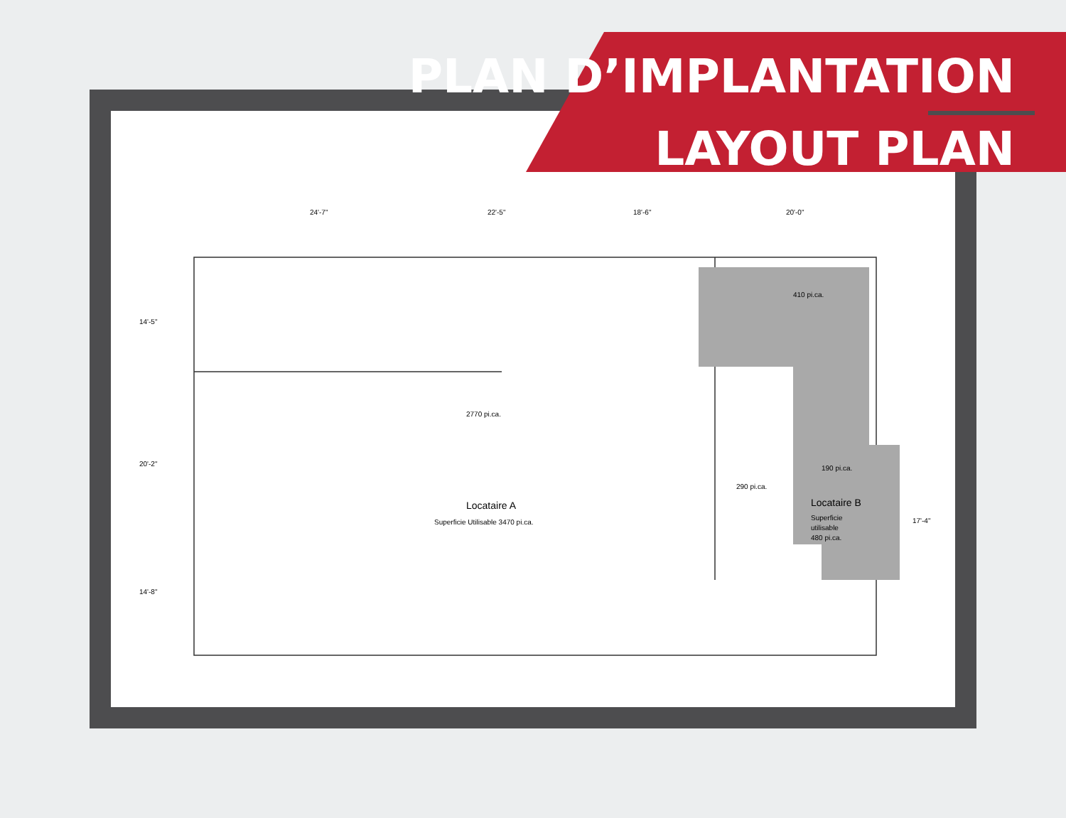24'-7"
22'-5"
18'-6"
20'-0"
410 pi.ca.
2770 pi.ca.
190 pi.ca.
290 pi.ca.
Locataire A
Superficie Utilisable 3470 pi.ca.
Locataire B
Superficie
utilisable
480 pi.ca.
14'-5"
20'-2"
14'-8"
17'-4"
PLAN D’IMPLANTATION
LAYOUT PLAN